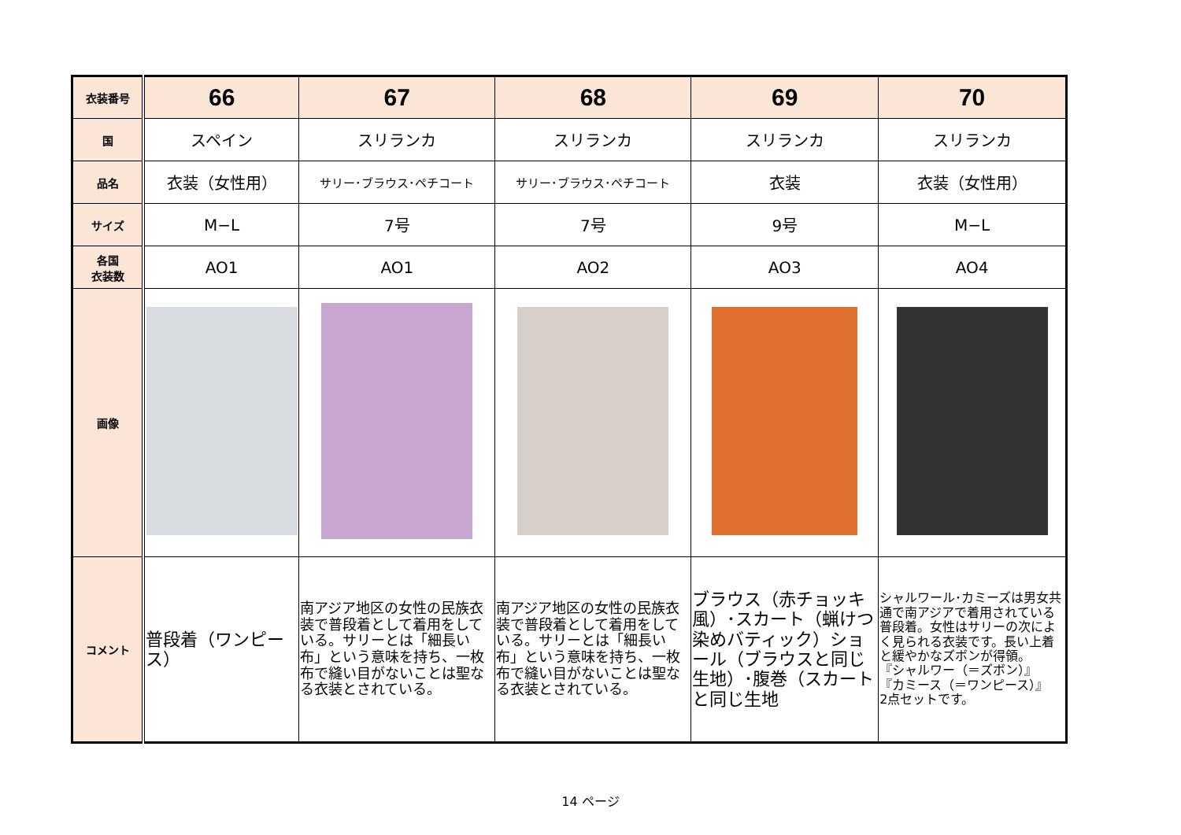| 衣装番号 | 66 | 67 | 68 | 69 | 70 |
| 国 | スペイン | スリランカ | スリランカ | スリランカ | スリランカ |
| 品名 | 衣装（女性用） | サリー･ブラウス･ペチコート | サリー･ブラウス･ペチコート | 衣装 | 衣装（女性用） |
| サイズ | M−L | 7号 | 7号 | 9号 | M−L |
| 各国 衣装数 | AO1 | AO1 | AO2 | AO3 | AO4 |
| 画像 | | | | | |
| コメント | 普段着（ワンピース） | 南アジア地区の女性の民族衣装で普段着として着用をしている。サリーとは「細長い布」という意味を持ち、一枚布で縫い目がないことは聖なる衣装とされている。 | 南アジア地区の女性の民族衣装で普段着として着用をしている。サリーとは「細長い布」という意味を持ち、一枚布で縫い目がないことは聖なる衣装とされている。 | ブラウス（赤チョッキ風）･スカート（蝋けつ染めバティック）ショール（ブラウスと同じ生地）･腹巻（スカートと同じ生地 | シャルワール･カミーズは男女共通で南アジアで着用されている普段着。女性はサリーの次によく見られる衣装です。長い上着と緩やかなズボンが得領。 『シャルワー（＝ズボン）』 『カミース（＝ワンピース）』 2点セットです。 |
14 ページ